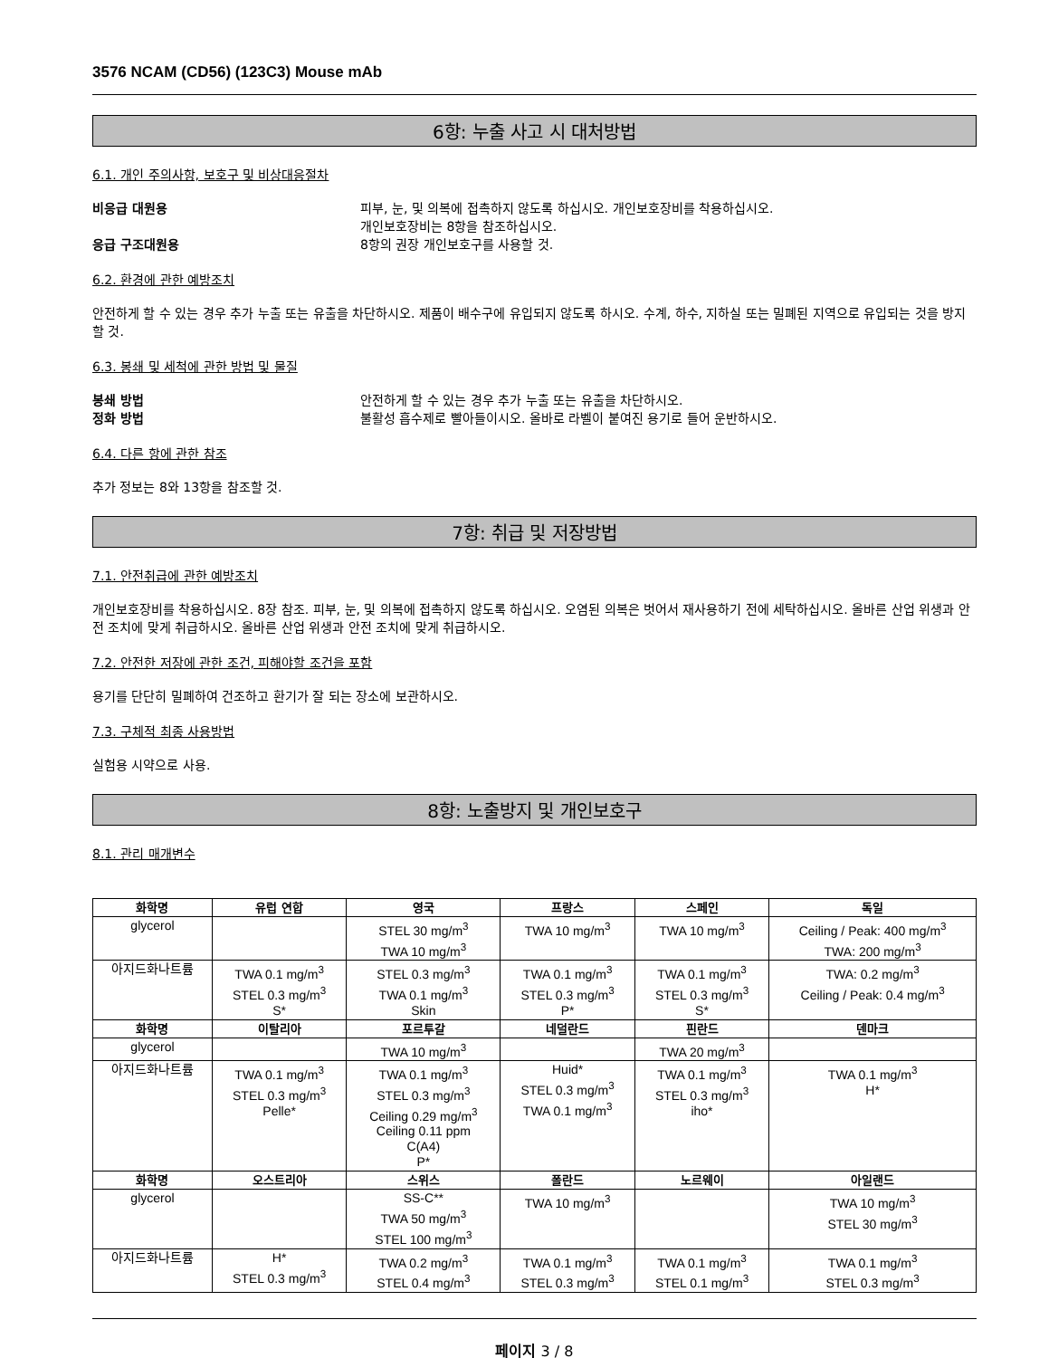3576 NCAM (CD56) (123C3) Mouse mAb
6항: 누출 사고 시 대처방법
6.1. 개인 주의사항, 보호구 및 비상대응절차
비응급 대원용 피부, 눈, 및 의복에 접촉하지 않도록 하십시오. 개인보호장비를 착용하십시오.
개인보호장비는 8항을 참조하십시오.
응급 구조대원용 8항의 권장 개인보호구를 사용할 것.
6.2. 환경에 관한 예방조치
안전하게 할 수 있는 경우 추가 누출 또는 유출을 차단하시오. 제품이 배수구에 유입되지 않도록 하시오. 수계, 하수, 지하실 또는 밀폐된 지역으로 유입되는 것을 방지할 것.
6.3. 봉쇄 및 세척에 관한 방법 및 물질
봉쇄 방법 안전하게 할 수 있는 경우 추가 누출 또는 유출을 차단하시오.
정화 방법 불활성 흡수제로 빨아들이시오. 올바로 라벨이 붙여진 용기로 들어 운반하시오.
6.4. 다른 항에 관한 참조
추가 정보는 8와 13항을 참조할 것.
7항: 취급 및 저장방법
7.1. 안전취급에 관한 예방조치
개인보호장비를 착용하십시오. 8장 참조. 피부, 눈, 및 의복에 접촉하지 않도록 하십시오. 오염된 의복은 벗어서 재사용하기 전에 세탁하십시오. 올바른 산업 위생과 안전 조치에 맞게 취급하시오. 올바른 산업 위생과 안전 조치에 맞게 취급하시오.
7.2. 안전한 저장에 관한 조건, 피해야할 조건을 포함
용기를 단단히 밀폐하여 건조하고 환기가 잘 되는 장소에 보관하시오.
7.3. 구체적 최종 사용방법
실험용 시약으로 사용.
8항: 노출방지 및 개인보호구
8.1. 관리 매개변수
| 화학명 | 유럽 연합 | 영국 | 프랑스 | 스페인 | 독일 |
| --- | --- | --- | --- | --- | --- |
| glycerol | | STEL 30 mg/m<sup>3</sup> TWA 10 mg/m<sup>3</sup> | TWA 10 mg/m<sup>3</sup> | TWA 10 mg/m<sup>3</sup> | Ceiling / Peak: 400 mg/m<sup>3</sup> TWA: 200 mg/m<sup>3</sup> |
| 아지드화나트륨 | TWA 0.1 mg/m<sup>3</sup> STEL 0.3 mg/m<sup>3</sup> S* | STEL 0.3 mg/m<sup>3</sup> TWA 0.1 mg/m<sup>3</sup> Skin | TWA 0.1 mg/m<sup>3</sup> STEL 0.3 mg/m<sup>3</sup> P* | TWA 0.1 mg/m<sup>3</sup> STEL 0.3 mg/m<sup>3</sup> S* | TWA: 0.2 mg/m<sup>3</sup> Ceiling / Peak: 0.4 mg/m<sup>3</sup> |
| 화학명 | 이탈리아 | 포르투갈 | 네덜란드 | 핀란드 | 덴마크 |
| glycerol | | TWA 10 mg/m<sup>3</sup> | | TWA 20 mg/m<sup>3</sup> | |
| 아지드화나트륨 | TWA 0.1 mg/m<sup>3</sup> STEL 0.3 mg/m<sup>3</sup> Pelle* | TWA 0.1 mg/m<sup>3</sup> STEL 0.3 mg/m<sup>3</sup> Ceiling 0.29 mg/m<sup>3</sup> Ceiling 0.11 ppm C(A4) P* | Huid* STEL 0.3 mg/m<sup>3</sup> TWA 0.1 mg/m<sup>3</sup> | TWA 0.1 mg/m<sup>3</sup> STEL 0.3 mg/m<sup>3</sup> iho* | TWA 0.1 mg/m<sup>3</sup> H* |
| 화학명 | 오스트리아 | 스위스 | 폴란드 | 노르웨이 | 아일랜드 |
| glycerol | | SS-C** TWA 50 mg/m<sup>3</sup> STEL 100 mg/m<sup>3</sup> | TWA 10 mg/m<sup>3</sup> | | TWA 10 mg/m<sup>3</sup> STEL 30 mg/m<sup>3</sup> |
| 아지드화나트륨 | H* STEL 0.3 mg/m<sup>3</sup> | TWA 0.2 mg/m<sup>3</sup> STEL 0.4 mg/m<sup>3</sup> | TWA 0.1 mg/m<sup>3</sup> STEL 0.3 mg/m<sup>3</sup> | TWA 0.1 mg/m<sup>3</sup> STEL 0.1 mg/m<sup>3</sup> | TWA 0.1 mg/m<sup>3</sup> STEL 0.3 mg/m<sup>3</sup> |
페이지 3 / 8